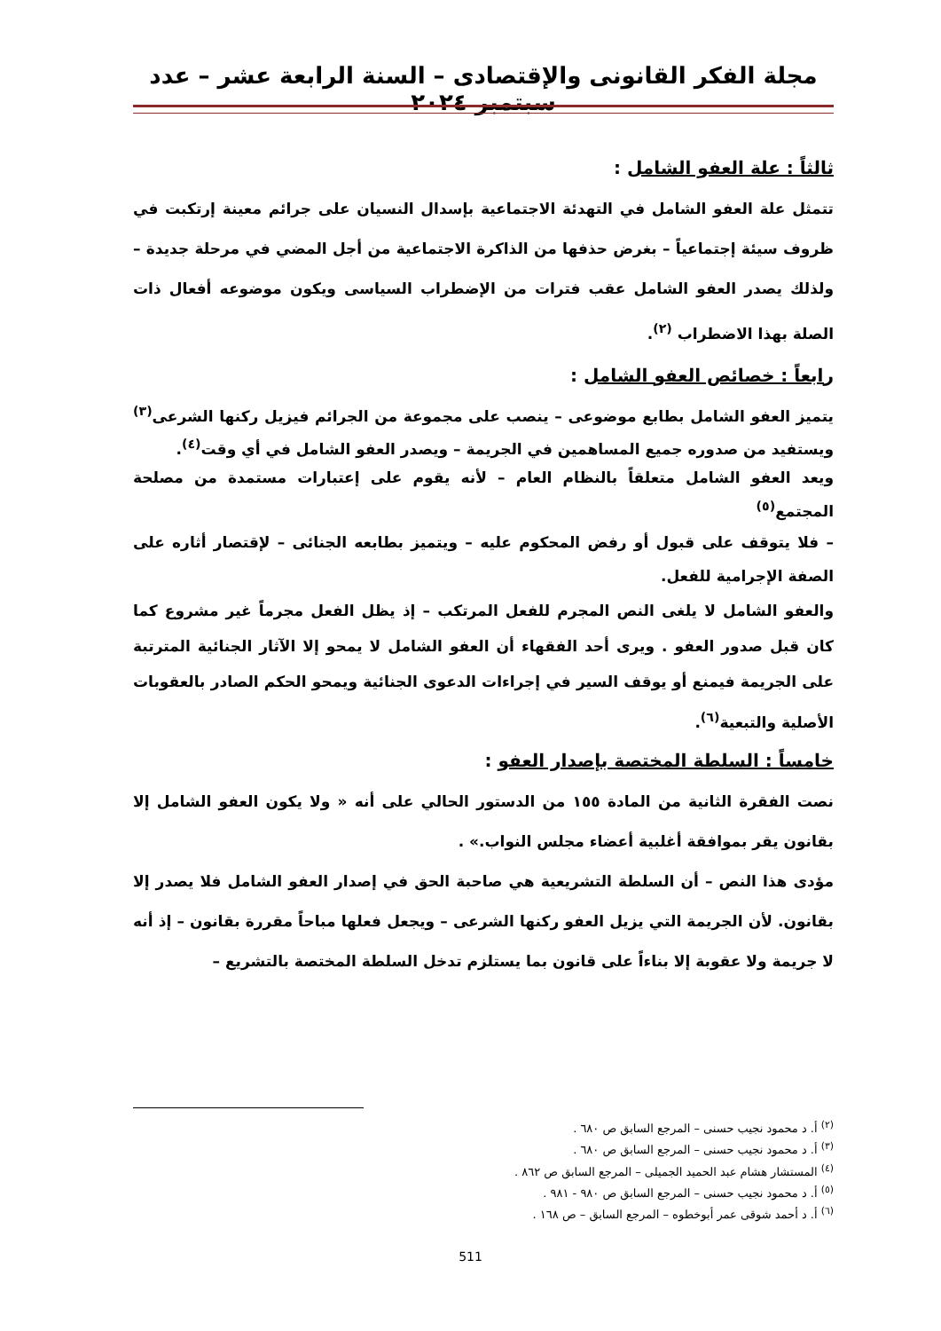مجلة الفكر القانونى والإقتصادى – السنة الرابعة عشر – عدد سبتمبر ٢٠٢٤
ثالثاً : علة العفو الشامل :
تتمثل علة العفو الشامل في التهدئة الاجتماعية بإسدال النسيان على جرائم معينة إرتكبت في ظروف سيئة إجتماعياً – بغرض حذفها من الذاكرة الاجتماعية من أجل المضي في مرحلة جديدة – ولذلك يصدر العفو الشامل عقب فترات من الإضطراب السياسى ويكون موضوعه أفعال ذات الصلة بهذا الاضطراب <sup>(٢)</sup>.
رابعاً : خصائص العفو الشامل :
يتميز العفو الشامل بطابع موضوعى – ينصب على مجموعة من الجرائم فيزيل ركنها الشرعى<sup>(٣)</sup> ويستفيد من صدوره جميع المساهمين في الجريمة – ويصدر العفو الشامل في أي وقت<sup>(٤)</sup>.
ويعد العفو الشامل متعلقاً بالنظام العام – لأنه يقوم على إعتبارات مستمدة من مصلحة المجتمع<sup>(٥)</sup>
– فلا يتوقف على قبول أو رفض المحكوم عليه – ويتميز بطابعه الجنائى – لإقتصار أثاره على الصفة الإجرامية للفعل.
والعفو الشامل لا يلغى النص المجرم للفعل المرتكب – إذ يظل الفعل مجرماً غير مشروع كما كان قبل صدور العفو . ويرى أحد الفقهاء أن العفو الشامل لا يمحو إلا الآثار الجنائية المترتبة على الجريمة فيمنع أو يوقف السير في إجراءات الدعوى الجنائية ويمحو الحكم الصادر بالعقوبات الأصلية والتبعية<sup>(٦)</sup>.
خامساً : السلطة المختصة بإصدار العفو :
نصت الفقرة الثانية من المادة ١٥٥ من الدستور الحالي على أنه « ولا يكون العفو الشامل إلا بقانون يقر بموافقة أغلبية أعضاء مجلس النواب.» .
مؤدى هذا النص – أن السلطة التشريعية هي صاحبة الحق في إصدار العفو الشامل فلا يصدر إلا بقانون. لأن الجريمة التي يزيل العفو ركنها الشرعى – ويجعل فعلها مباحاً مقررة بقانون – إذ أنه لا جريمة ولا عقوبة إلا بناءاً على قانون بما يستلزم تدخل السلطة المختصة بالتشريع –
<sup>(٢)</sup> أ. د محمود نجيب حسنى – المرجع السابق ص ٦٨٠ .
<sup>(٣)</sup> أ. د محمود نجيب حسنى – المرجع السابق ص ٦٨٠ .
<sup>(٤)</sup> المستشار هشام عبد الحميد الجميلى – المرجع السابق ص ٨٦٢ .
<sup>(٥)</sup> أ. د محمود نجيب حسنى – المرجع السابق ص ٩٨٠ - ٩٨١ .
<sup>(٦)</sup> أ. د أحمد شوقى عمر أبوخطوه – المرجع السابق – ص ١٦٨ .
511